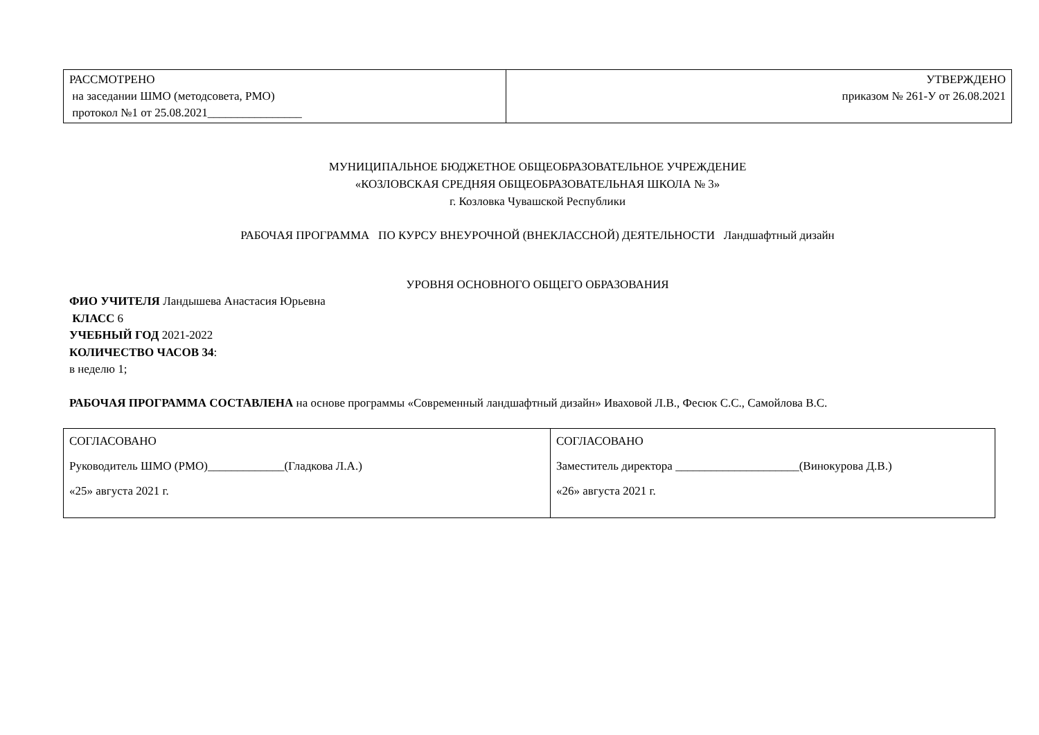| РАССМОТРЕНО на заседании ШМО (методсовета, РМО) протокол №1 от 25.08.2021________________ | УТВЕРЖДЕНО приказом № 261-У от 26.08.2021 |
МУНИЦИПАЛЬНОЕ БЮДЖЕТНОЕ ОБЩЕОБРАЗОВАТЕЛЬНОЕ УЧРЕЖДЕНИЕ
«КОЗЛОВСКАЯ СРЕДНЯЯ ОБЩЕОБРАЗОВАТЕЛЬНАЯ ШКОЛА № 3»
г. Козловка Чувашской Республики
РАБОЧАЯ ПРОГРАММА ПО КУРСУ ВНЕУРОЧНОЙ (ВНЕКЛАССНОЙ) ДЕЯТЕЛЬНОСТИ Ландшафтный дизайн
УРОВНЯ ОСНОВНОГО ОБЩЕГО ОБРАЗОВАНИЯ
ФИО УЧИТЕЛЯ Ландышева Анастасия Юрьевна
КЛАСС 6
УЧЕБНЫЙ ГОД 2021-2022
КОЛИЧЕСТВО ЧАСОВ 34:
в неделю 1;
РАБОЧАЯ ПРОГРАММА СОСТАВЛЕНА на основе программы «Современный ландшафтный дизайн» Иваховой Л.В., Фесюк С.С., Самойлова В.С.
| СОГЛАСОВАНО Руководитель ШМО (РМО)_____________(Гладкова Л.А.) «25» августа 2021 г. | СОГЛАСОВАНО Заместитель директора _____________________(Винокурова Д.В.) «26» августа 2021 г. |